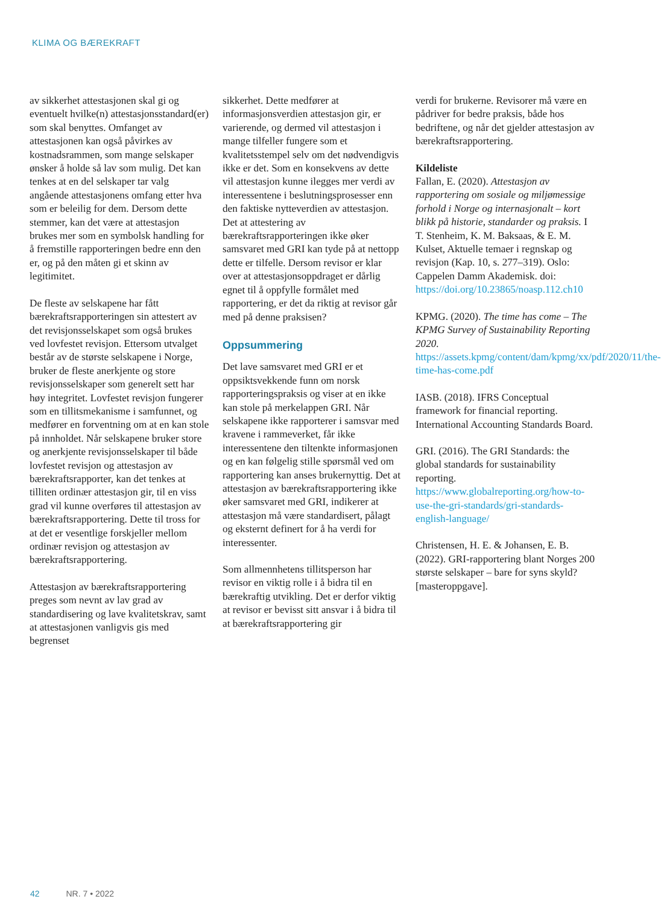KLIMA OG BÆREKRAFT
av sikkerhet attestasjonen skal gi og eventuelt hvilke(n) attestasjons­standard(er) som skal benyttes. Omfanget av attestasjonen kan også påvirkes av kostnadsrammen, som mange selskaper ønsker å holde så lav som mulig. Det kan tenkes at en del selskaper tar valg angående attestasjonens omfang etter hva som er beleilig for dem. Dersom dette stemmer, kan det være at attestasjon brukes mer som en symbolsk handling for å fremstille rapporteringen bedre enn den er, og på den måten gi et skinn av legitimitet.
De fleste av selskapene har fått bærekraftsrapporteringen sin attestert av det revisjonsselskapet som også brukes ved lovfestet revisjon. Ettersom utvalget består av de største selskapene i Norge, bruker de fleste anerkjente og store revisjonsselskaper som generelt sett har høy integritet. Lovfestet revisjon fungerer som en tillitsmekanisme i samfunnet, og medfører en forventning om at en kan stole på innholdet. Når selskapene bruker store og anerkjente revisjonsselskaper til både lovfestet revisjon og attestasjon av bærekraftsrapporter, kan det tenkes at tilliten ordinær attestasjon gir, til en viss grad vil kunne overføres til attestasjon av bærekraftsrapportering. Dette til tross for at det er vesentlige forskjeller mellom ordinær revisjon og attestasjon av bærekraftsrapportering.
Attestasjon av bærekraftsrapportering preges som nevnt av lav grad av standardisering og lave kvalitetskrav, samt at attestasjonen vanligvis gis med begrenset
sikkerhet. Dette medfører at informasjonsverdien attestasjon gir, er varierende, og dermed vil attestasjon i mange tilfeller fungere som et kvalitetsstempel selv om det nødvendigvis ikke er det. Som en konsekvens av dette vil attestasjon kunne ilegges mer verdi av interessentene i beslutningsprosesser enn den faktiske nytteverdien av attestasjon. Det at attestering av bærekraftsrapporteringen ikke øker samsvaret med GRI kan tyde på at nettopp dette er tilfelle. Dersom revisor er klar over at attestasjonsoppdraget er dårlig egnet til å oppfylle formålet med rapportering, er det da riktig at revisor går med på denne praksisen?
Oppsummering
Det lave samsvaret med GRI er et oppsiktsvekkende funn om norsk rapporteringspraksis og viser at en ikke kan stole på merkelappen GRI. Når selskapene ikke rapporterer i samsvar med kravene i rammeverket, får ikke interessentene den tiltenkte informasjonen og en kan følgelig stille spørsmål ved om rapportering kan anses brukernyttig. Det at attestasjon av bærekraftsrapportering ikke øker samsvaret med GRI, indikerer at attestasjon må være standardisert, pålagt og eksternt definert for å ha verdi for interessenter.
Som allmennhetens tillitsperson har revisor en viktig rolle i å bidra til en bærekraftig utvikling. Det er derfor viktig at revisor er bevisst sitt ansvar i å bidra til at bærekraftsrapportering gir
verdi for brukerne. Revisorer må være en pådriver for bedre praksis, både hos bedriftene, og når det gjelder attestasjon av bærekraftsrapportering.
Kildeliste
Fallan, E. (2020). Attestasjon av rapportering om sosiale og miljømessige forhold i Norge og internasjonalt – kort blikk på historie, standarder og praksis. I T. Stenheim, K. M. Baksaas, & E. M. Kulset, Aktuelle temaer i regnskap og revisjon (Kap. 10, s. 277–319). Oslo: Cappelen Damm Akademisk. doi: https://doi.org/10.23865/noasp.112.ch10
KPMG. (2020). The time has come – The KPMG Survey of Sustainability Reporting 2020. https://assets.kpmg/content/dam/kpmg/xx/pdf/2020/11/the-time-has-come.pdf
IASB. (2018). IFRS Conceptual framework for financial reporting. International Accounting Standards Board.
GRI. (2016). The GRI Standards: the global standards for sustainability reporting. https://www.globalreporting.org/how-to-use-the-gri-standards/gri-standards-english-language/
Christensen, H. E. & Johansen, E. B. (2022). GRI-rapportering blant Norges 200 største selskaper – bare for syns skyld? [masteroppgave].
42 NR. 7 • 2022